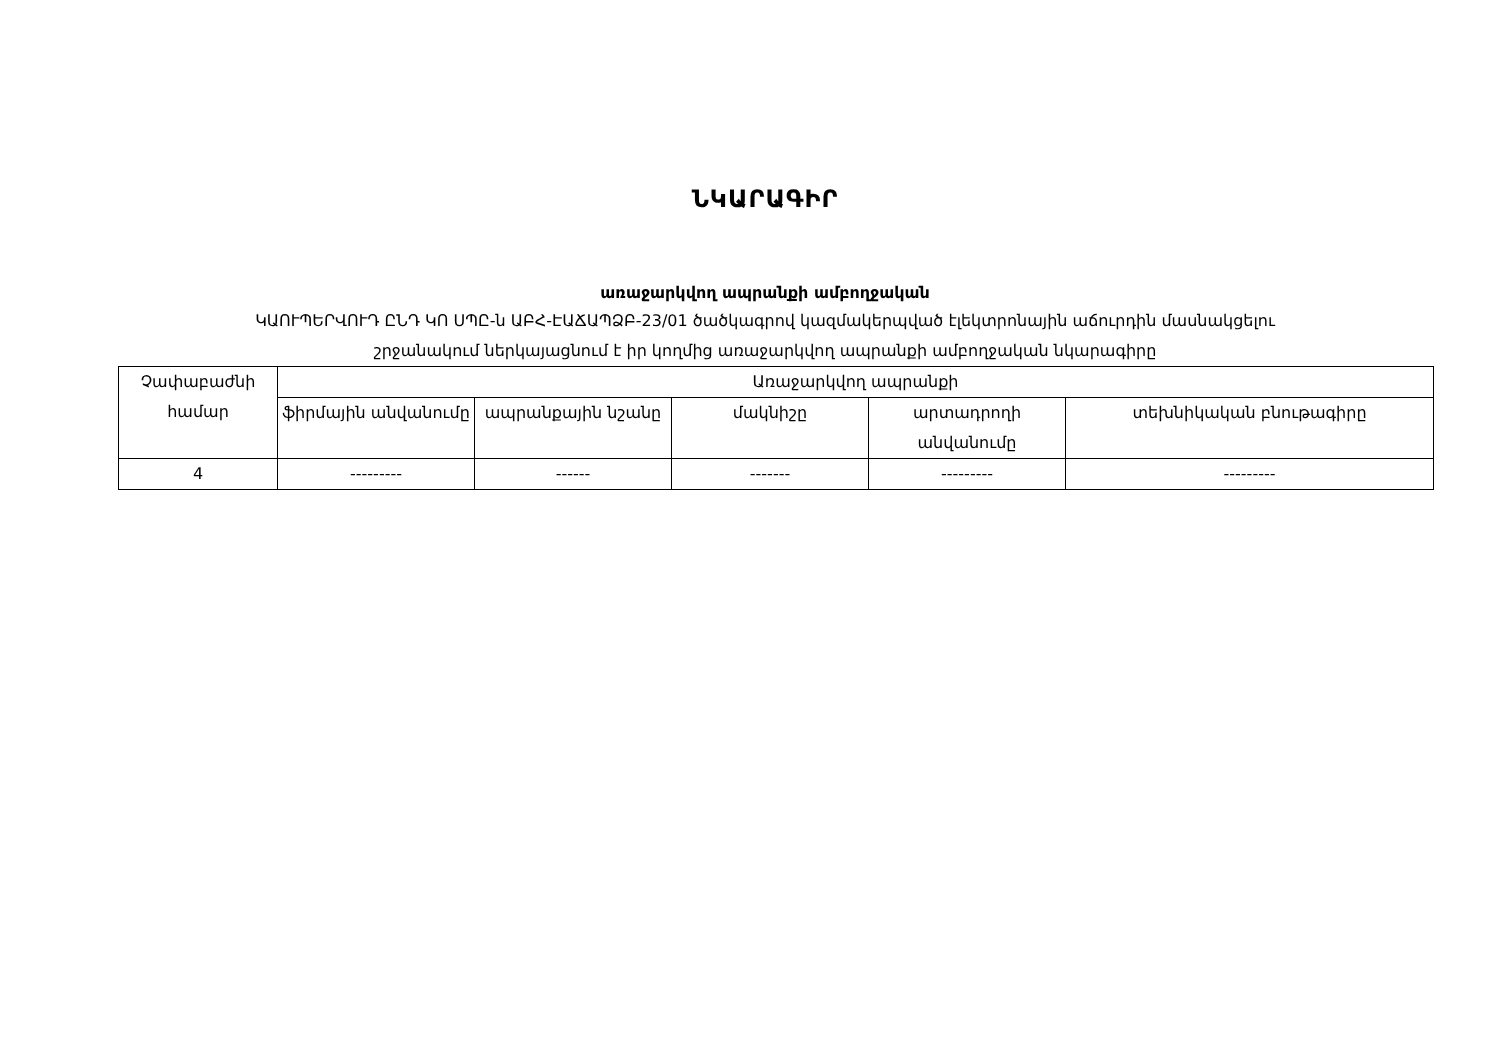ՆԿԱՐԱԳԻՐ
առաջարկվող ապրանքի ամբողջական
ԿԱՈՒՊԵՐՎՈՒԴ ԸՆԴ ԿՈ ՍՊԸ-ն ԱԲՀ-ԷԱՃԱՊՁԲ-23/01 ծածկագրով կազմակերպված էլեկտրոնային աճուրդին մասնակցելու
շրջանակում ներկայացնում է իր կողմից առաջարկվող ապրանքի ամբողջական նկարագիրը
| Չափաբաժնի համար | Առաջարկվող ապրանքի | | | | |
| --- | --- | --- | --- | --- | --- |
| | ֆիրմային անվանումը | ապրանքային նշանը | մակնիշը | արտադրողի անվանումը | տեխնիկական բնութագիրը |
| 4 | --------- | ------ | ------- | --------- | --------- |